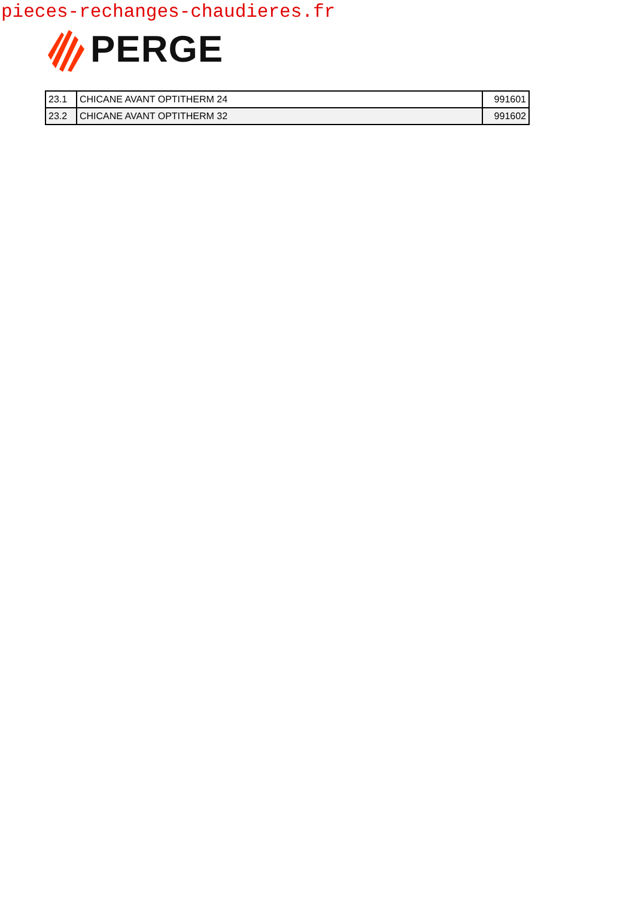pieces-rechanges-chaudieres.fr
PERGE
| 23.1 | CHICANE AVANT OPTITHERM 24 | 991601 |
| 23.2 | CHICANE AVANT OPTITHERM 32 | 991602 |